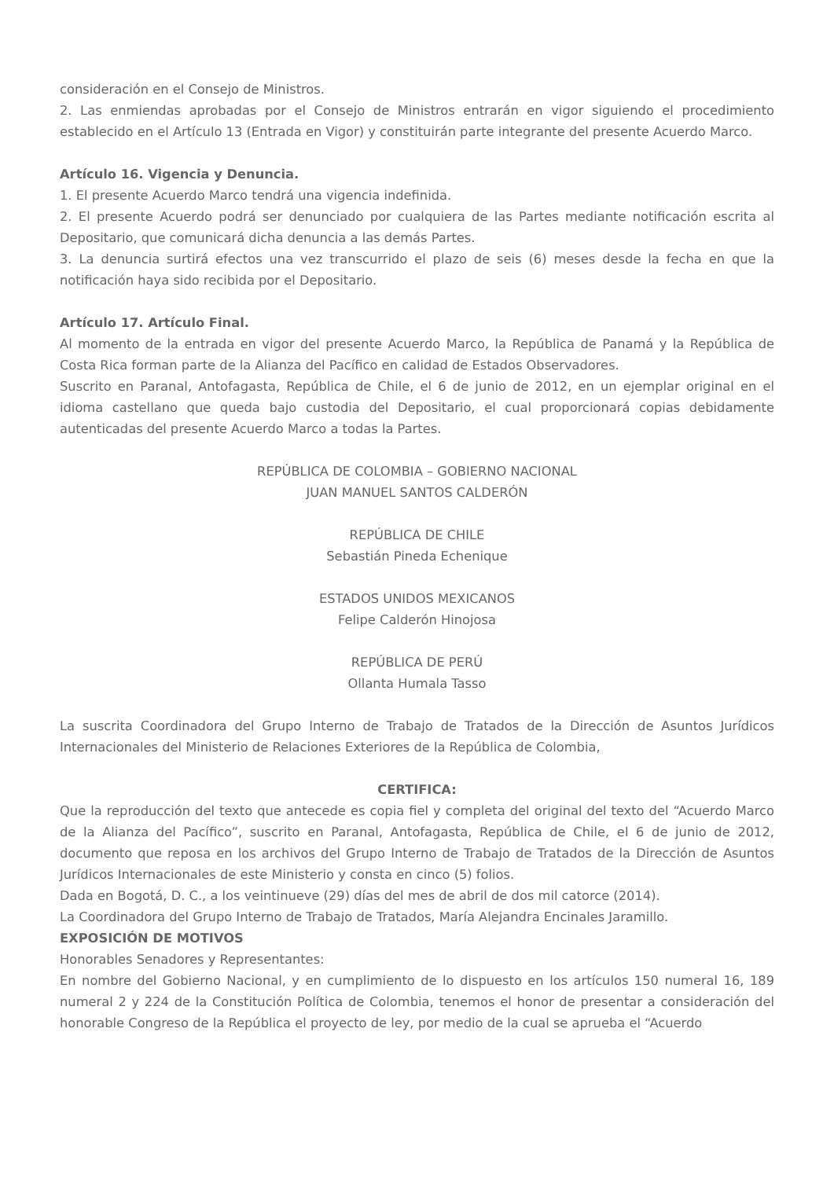consideración en el Consejo de Ministros.
2. Las enmiendas aprobadas por el Consejo de Ministros entrarán en vigor siguiendo el procedimiento establecido en el Artículo 13 (Entrada en Vigor) y constituirán parte integrante del presente Acuerdo Marco.
Artículo 16. Vigencia y Denuncia.
1. El presente Acuerdo Marco tendrá una vigencia indefinida.
2. El presente Acuerdo podrá ser denunciado por cualquiera de las Partes mediante notificación escrita al Depositario, que comunicará dicha denuncia a las demás Partes.
3. La denuncia surtirá efectos una vez transcurrido el plazo de seis (6) meses desde la fecha en que la notificación haya sido recibida por el Depositario.
Artículo 17. Artículo Final.
Al momento de la entrada en vigor del presente Acuerdo Marco, la República de Panamá y la República de Costa Rica forman parte de la Alianza del Pacífico en calidad de Estados Observadores.
Suscrito en Paranal, Antofagasta, República de Chile, el 6 de junio de 2012, en un ejemplar original en el idioma castellano que queda bajo custodia del Depositario, el cual proporcionará copias debidamente autenticadas del presente Acuerdo Marco a todas la Partes.
REPÚBLICA DE COLOMBIA – GOBIERNO NACIONAL
JUAN MANUEL SANTOS CALDERÓN
REPÚBLICA DE CHILE
Sebastián Pineda Echenique
ESTADOS UNIDOS MEXICANOS
Felipe Calderón Hinojosa
REPÚBLICA DE PERÚ
Ollanta Humala Tasso
La suscrita Coordinadora del Grupo Interno de Trabajo de Tratados de la Dirección de Asuntos Jurídicos Internacionales del Ministerio de Relaciones Exteriores de la República de Colombia,
CERTIFICA:
Que la reproducción del texto que antecede es copia fiel y completa del original del texto del “Acuerdo Marco de la Alianza del Pacífico”, suscrito en Paranal, Antofagasta, República de Chile, el 6 de junio de 2012, documento que reposa en los archivos del Grupo Interno de Trabajo de Tratados de la Dirección de Asuntos Jurídicos Internacionales de este Ministerio y consta en cinco (5) folios.
Dada en Bogotá, D. C., a los veintinueve (29) días del mes de abril de dos mil catorce (2014).
La Coordinadora del Grupo Interno de Trabajo de Tratados, María Alejandra Encinales Jaramillo.
EXPOSICIÓN DE MOTIVOS
Honorables Senadores y Representantes:
En nombre del Gobierno Nacional, y en cumplimiento de lo dispuesto en los artículos 150 numeral 16, 189 numeral 2 y 224 de la Constitución Política de Colombia, tenemos el honor de presentar a consideración del honorable Congreso de la República el proyecto de ley, por medio de la cual se aprueba el “Acuerdo